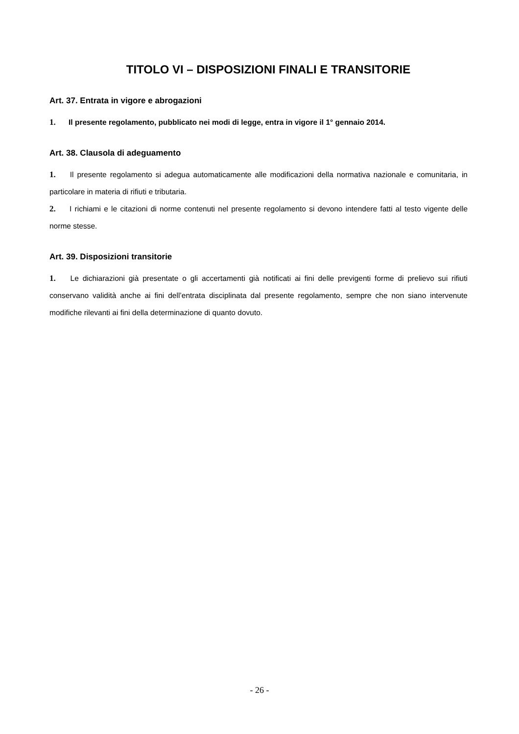TITOLO VI – DISPOSIZIONI FINALI E TRANSITORIE
Art. 37. Entrata in vigore e abrogazioni
1. Il presente regolamento, pubblicato nei modi di legge, entra in vigore il 1° gennaio 2014.
Art. 38. Clausola di adeguamento
1. Il presente regolamento si adegua automaticamente alle modificazioni della normativa nazionale e comunitaria, in particolare in materia di rifiuti e tributaria.
2. I richiami e le citazioni di norme contenuti nel presente regolamento si devono intendere fatti al testo vigente delle norme stesse.
Art. 39. Disposizioni transitorie
1. Le dichiarazioni già presentate o gli accertamenti già notificati ai fini delle previgenti forme di prelievo sui rifiuti conservano validità anche ai fini dell’entrata disciplinata dal presente regolamento, sempre che non siano intervenute modifiche rilevanti ai fini della determinazione di quanto dovuto.
- 26 -